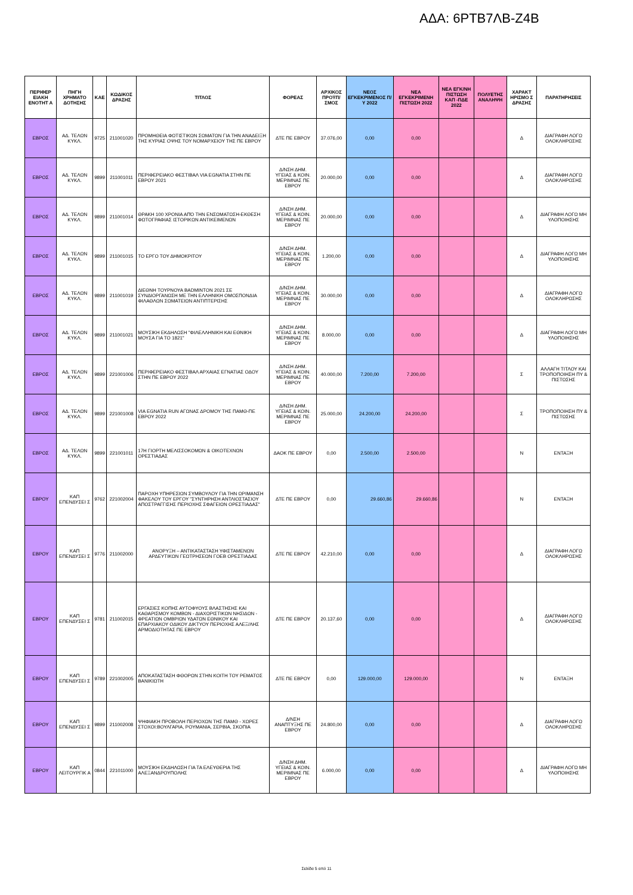ΑΔΑ: 6ΡΤΒ7ΛΒ-Ζ4Β
| ΠΕΡΙΦΕΡ ΕΙΑΚΗ ΕΝΟΤΗΤ Α | ΠΗΓΗ ΧΡΗΜΑΤΟ ΔΟΤΗΣΗΣ | ΚΑΕ | ΚΩΔΙΚΟΣ ΔΡΑΣΗΣ | ΤΙΤΛΟΣ | ΦΟΡΕΑΣ | ΑΡΧΙΚΟΣ ΠΡΟΫΠ/ΣΜΟΣ | ΝΕΟΣ ΕΓΚΕΚΡΙΜΕΝΟΣ Π/Υ 2022 | ΝΕΑ ΕΓΚΕΚΡΙΜΕΝΗ ΠΙΣΤΩΣΗ 2022 | ΝΕΑ ΕΓΚ/ΝΗ ΠΙΣΤΩΣΗ ΚΑΠ -ΠΔΕ 2022 | ΠΟΛΥΕΤΗΣ ΑΝΑΛΗΨΗ | ΧΑΡΑΚΤ ΗΡΙΣΜΟ Σ ΔΡΑΣΗΣ | ΠΑΡΑΤΗΡΗΣΕΙΣ |
| --- | --- | --- | --- | --- | --- | --- | --- | --- | --- | --- | --- | --- |
| ΕΒΡΟΣ | ΑΔ. ΤΕΛΩΝ ΚΥΚΛ. | 9725 | 211001020 | ΠΡΟΜΗΘΕΙΑ ΦΩΤΙΣΤΙΚΩΝ ΣΩΜΑΤΩΝ ΓΙΑ ΤΗΝ ΑΝΑΔΕΙΞΗ ΤΗΣ ΚΥΡΙΑΣ ΟΨΗΣ ΤΟΥ ΝΟΜΑΡΧΕΙΟΥ ΤΗΣ ΠΕ ΕΒΡΟΥ | ΔΤΕ ΠΕ ΕΒΡΟΥ | 37.076,00 | 0,00 | 0,00 | | | Δ | ΔΙΑΓΡΑΦΗ ΛΟΓΩ ΟΛΟΚΛΗΡΩΣΗΣ |
| ΕΒΡΟΣ | ΑΔ. ΤΕΛΩΝ ΚΥΚΛ. | 9899 | 211001011 | ΠΕΡΙΦΕΡΕΙΑΚΟ ΦΕΣΤΙΒΑΛ VIA EGNATIA ΣΤΗΝ ΠΕ ΕΒΡΟΥ 2021 | Δ/ΝΣΗ ΔΗΜ. ΥΓΕΙΑΣ & ΚΟΙΝ. ΜΕΡΙΜΝΑΣ ΠΕ ΕΒΡΟΥ | 20.000,00 | 0,00 | 0,00 | | | Δ | ΔΙΑΓΡΑΦΗ ΛΟΓΩ ΟΛΟΚΛΗΡΩΣΗΣ |
| ΕΒΡΟΣ | ΑΔ. ΤΕΛΩΝ ΚΥΚΛ. | 9899 | 211001014 | ΘΡΑΚΗ 100 ΧΡΟΝΙΑ ΑΠΌ ΤΗΝ ΕΝΣΩΜΑΤΩΣΗ-ΕΚΘΕΣΗ ΦΩΤΟΓΡΑΦΙΑΣ ΙΣΤΟΡΙΚΩΝ ΑΝΤΙΚΕΙΜΕΝΩΝ | Δ/ΝΣΗ ΔΗΜ. ΥΓΕΙΑΣ & ΚΟΙΝ. ΜΕΡΙΜΝΑΣ ΠΕ ΕΒΡΟΥ | 20.000,00 | 0,00 | 0,00 | | | Δ | ΔΙΑΓΡΑΦΗ ΛΟΓΩ ΜΗ ΥΛΟΠΟΙΗΣΗΣ |
| ΕΒΡΟΣ | ΑΔ. ΤΕΛΩΝ ΚΥΚΛ. | 9899 | 211001015 | ΤΟ ΕΡΓΟ ΤΟΥ ΔΗΜΟΚΡΙΤΟΥ | Δ/ΝΣΗ ΔΗΜ. ΥΓΕΙΑΣ & ΚΟΙΝ. ΜΕΡΙΜΝΑΣ ΠΕ ΕΒΡΟΥ | 1.200,00 | 0,00 | 0,00 | | | Δ | ΔΙΑΓΡΑΦΗ ΛΟΓΩ ΜΗ ΥΛΟΠΟΙΗΣΗΣ |
| ΕΒΡΟΣ | ΑΔ. ΤΕΛΩΝ ΚΥΚΛ. | 9899 | 211001019 | ΔΙΕΘΝΗ ΤΟΥΡΝΟΥΑ BADMINTON 2021 ΣΕ ΣΥΝΔΙΟΡΓΑΝΩΣΗ ΜΕ ΤΗΝ ΕΛΛΗΝΙΚΗ ΟΜΟΣΠΟΝΔΙΑ ΦΙΛΑΘΛΩΝ ΣΩΜΑΤΕΙΩΝ ΑΝΤΙΠΤΕΡΙΣΗΣ | Δ/ΝΣΗ ΔΗΜ. ΥΓΕΙΑΣ & ΚΟΙΝ. ΜΕΡΙΜΝΑΣ ΠΕ ΕΒΡΟΥ | 30.000,00 | 0,00 | 0,00 | | | Δ | ΔΙΑΓΡΑΦΗ ΛΟΓΩ ΟΛΟΚΛΗΡΩΣΗΣ |
| ΕΒΡΟΣ | ΑΔ. ΤΕΛΩΝ ΚΥΚΛ. | 9899 | 211001021 | ΜΟΥΣΙΚΗ ΕΚΔΗΛΩΣΗ "ΦΙΛΕΛΛΗΝΙΚΗ ΚΑΙ ΕΘΝΙΚΗ ΜΟΥΣΑ ΓΙΑ ΤΟ 1821" | Δ/ΝΣΗ ΔΗΜ. ΥΓΕΙΑΣ & ΚΟΙΝ. ΜΕΡΙΜΝΑΣ ΠΕ ΕΒΡΟΥ | 8.000,00 | 0,00 | 0,00 | | | Δ | ΔΙΑΓΡΑΦΗ ΛΟΓΩ ΜΗ ΥΛΟΠΟΙΗΣΗΣ |
| ΕΒΡΟΣ | ΑΔ. ΤΕΛΩΝ ΚΥΚΛ. | 9899 | 221001006 | ΠΕΡΙΦΕΡΕΙΑΚΟ ΦΕΣΤΙΒΑΛ ΑΡΧΑΙΑΣ ΕΓΝΑΤΙΑΣ ΟΔΟΥ ΣΤΗΝ ΠΕ ΕΒΡΟΥ 2022 | Δ/ΝΣΗ ΔΗΜ. ΥΓΕΙΑΣ & ΚΟΙΝ. ΜΕΡΙΜΝΑΣ ΠΕ ΕΒΡΟΥ | 40.000,00 | 7.200,00 | 7.200,00 | | | Σ | ΑΛΛΑΓΗ ΤΙΤΛΟΥ ΚΑΙ ΤΡΟΠΟΠΟΙΗΣΗ ΠΥ & ΠΙΣΤΩΣΗΣ |
| ΕΒΡΟΣ | ΑΔ. ΤΕΛΩΝ ΚΥΚΛ. | 9899 | 221001008 | VIA EGNATIA RUN ΑΓΩΝΑΣ ΔΡΟΜΟΥ ΤΗΣ ΠΑΜΘ-ΠΕ ΕΒΡΟΥ 2022 | Δ/ΝΣΗ ΔΗΜ. ΥΓΕΙΑΣ & ΚΟΙΝ. ΜΕΡΙΜΝΑΣ ΠΕ ΕΒΡΟΥ | 25.000,00 | 24.200,00 | 24.200,00 | | | Σ | ΤΡΟΠΟΠΟΙΗΣΗ ΠΥ & ΠΙΣΤΩΣΗΣ |
| ΕΒΡΟΣ | ΑΔ. ΤΕΛΩΝ ΚΥΚΛ. | 9899 | 221001011 | 17Η ΓΙΟΡΤΗ ΜΕΛΙΣΣΟΚΟΜΩΝ & ΟΙΚΟΤΕΧΝΩΝ ΟΡΕΣΤΙΑΔΑΣ | ΔΑΟΚ ΠΕ ΕΒΡΟΥ | 0,00 | 2.500,00 | 2.500,00 | | | Ν | ΕΝΤΑΞΗ |
| ΕΒΡΟΥ | ΚΑΠ ΕΠΕΝΔΥΣΕΙ Σ | 9762 | 221002004 | ΠΑΡΟΧΗ ΥΠΗΡΕΣΙΩΝ ΣΥΜΒΟΥΛΟΥ ΓΙΑ ΤΗΝ ΩΡΙΜΑΝΣΗ ΦΑΚΕΛΟΥ ΤΟΥ ΕΡΓΟΥ "ΣΥΝΤΗΡΗΣΗ ΑΝΤΛΙΟΣΤΑΣΙΟΥ ΑΠΟΣΤΡΑΓΓΙΣΗΣ ΠΕΡΙΟΧΗΣ ΣΦΑΓΕΙΩΝ ΟΡΕΣΤΙΑΔΑΣ" | ΔΤΕ ΠΕ ΕΒΡΟΥ | 0,00 | 29.660,86 | 29.660,86 | | | Ν | ΕΝΤΑΞΗ |
| ΕΒΡΟΥ | ΚΑΠ ΕΠΕΝΔΥΣΕΙ Σ | 9776 | 211002000 | ΑΝΟΡΥΞΗ – ΑΝΤΙΚΑΤΑΣΤΑΣΗ ΥΦΙΣΤΑΜΕΝΩΝ ΑΡΔΕΥΤΙΚΩΝ ΓΕΩΤΡΗΣΕΩΝ ΓΟΕΒ ΟΡΕΣΤΙΑΔΑΣ | ΔΤΕ ΠΕ ΕΒΡΟΥ | 42.210,00 | 0,00 | 0,00 | | | Δ | ΔΙΑΓΡΑΦΗ ΛΟΓΩ ΟΛΟΚΛΗΡΩΣΗΣ |
| ΕΒΡΟΥ | ΚΑΠ ΕΠΕΝΔΥΣΕΙ Σ | 9781 | 211002015 | ΕΡΓΑΣΙΕΣ ΚΟΠΗΣ ΑΥΤΟΦΥΟΥΣ ΒΛΑΣΤΗΣΗΣ ΚΑΙ ΚΑΘΑΡΙΣΜΟΥ ΚΟΜΒΩΝ - ΔΙΑΧΩΡΙΣΤΙΚΩΝ ΝΗΣΙΔΩΝ - ΦΡΕΑΤΙΩΝ ΟΜΒΡΙΩΝ ΥΔΑΤΩΝ ΕΘΝΙΚΟΥ ΚΑΙ ΕΠΑΡΧΙΑΚΟΥ ΟΔΙΚΟΥ ΔΙΚΤΥΟΥ ΠΕΡΙΟΧΗΣ ΑΛΕΞ/ΛΗΣ ΑΡΜΟΔΙΟΤΗΤΑΣ ΠΕ ΕΒΡΟΥ | ΔΤΕ ΠΕ ΕΒΡΟΥ | 20.137,60 | 0,00 | 0,00 | | | Δ | ΔΙΑΓΡΑΦΗ ΛΟΓΩ ΟΛΟΚΛΗΡΩΣΗΣ |
| ΕΒΡΟΥ | ΚΑΠ ΕΠΕΝΔΥΣΕΙ Σ | 9789 | 221002005 | ΑΠΟΚΑΤΑΣΤΑΣΗ ΦΘΟΡΩΝ ΣΤΗΝ ΚΟΙΤΗ ΤΟΥ ΡΕΜΑΤΟΣ ΒΑΝΙΚΙΩΤΗ | ΔΤΕ ΠΕ ΕΒΡΟΥ | 0,00 | 129.000,00 | 129.000,00 | | | Ν | ΕΝΤΑΞΗ |
| ΕΒΡΟΥ | ΚΑΠ ΕΠΕΝΔΥΣΕΙ Σ | 9899 | 211002008 | ΨΗΦΙΑΚΗ ΠΡΟΒΟΛΗ ΠΕΡΙΟΧΩΝ ΤΗΣ ΠΑΜΘ - ΧΩΡΕΣ ΣΤΟΧΟΙ:ΒΟΥΛΓΑΡΙΑ, ΡΟΥΜΑΝΙΑ, ΣΕΡΒΙΑ, ΣΚΟΠΙΑ | Δ/ΝΣΗ ΑΝΑΠΤΥΞΗΣ ΠΕ ΕΒΡΟΥ | 24.800,00 | 0,00 | 0,00 | | | Δ | ΔΙΑΓΡΑΦΗ ΛΟΓΩ ΟΛΟΚΛΗΡΩΣΗΣ |
| ΕΒΡΟΥ | ΚΑΠ ΛΕΙΤΟΥΡΓΙΚ Α | 0844 | 221011000 | ΜΟΥΣΙΚΗ ΕΚΔΗΛΩΣΗ ΓΙΑ ΤΑ ΕΛΕΥΘΕΡΙΑ ΤΗΣ ΑΛΕΞΑΝΔΡΟΥΠΟΛΗΣ | Δ/ΝΣΗ ΔΗΜ. ΥΓΕΙΑΣ & ΚΟΙΝ. ΜΕΡΙΜΝΑΣ ΠΕ ΕΒΡΟΥ | 6.000,00 | 0,00 | 0,00 | | | Δ | ΔΙΑΓΡΑΦΗ ΛΟΓΩ ΜΗ ΥΛΟΠΟΙΗΣΗΣ |
Σελίδα 5 από 11